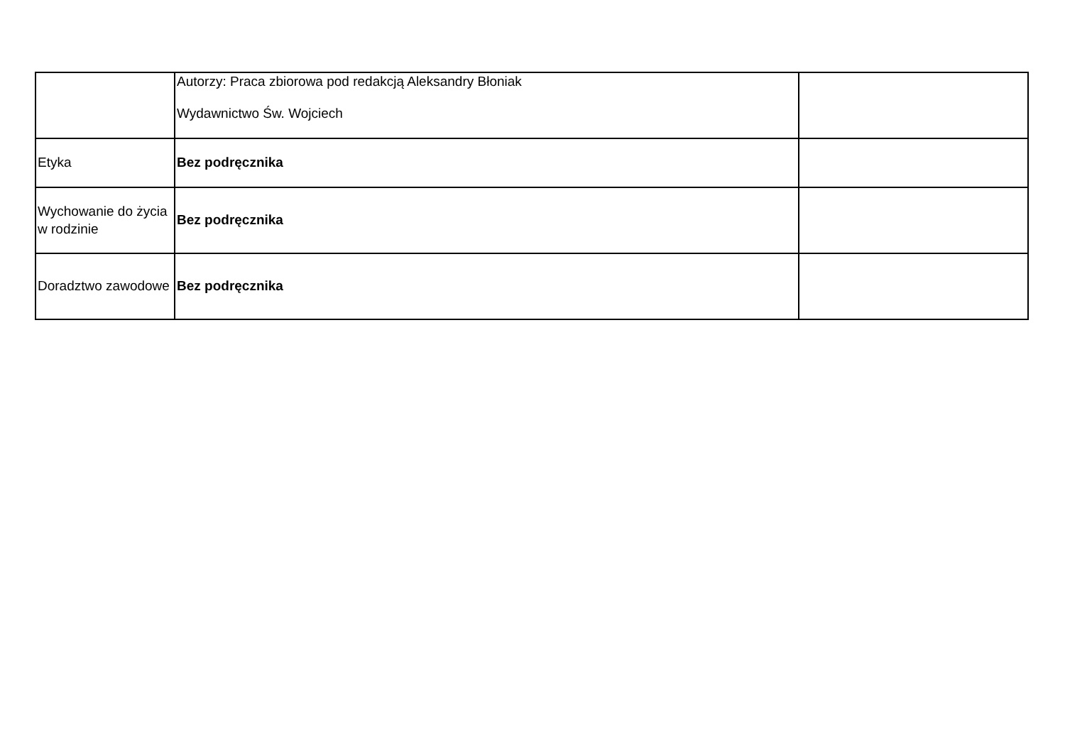| | Autorzy: Praca zbiorowa pod redakcją Aleksandry Błoniak Wydawnictwo Św. Wojciech | |
| Etyka | Bez podręcznika | |
| Wychowanie do życia w rodzinie | Bez podręcznika | |
| Doradztwo zawodowe | Bez podręcznika | |